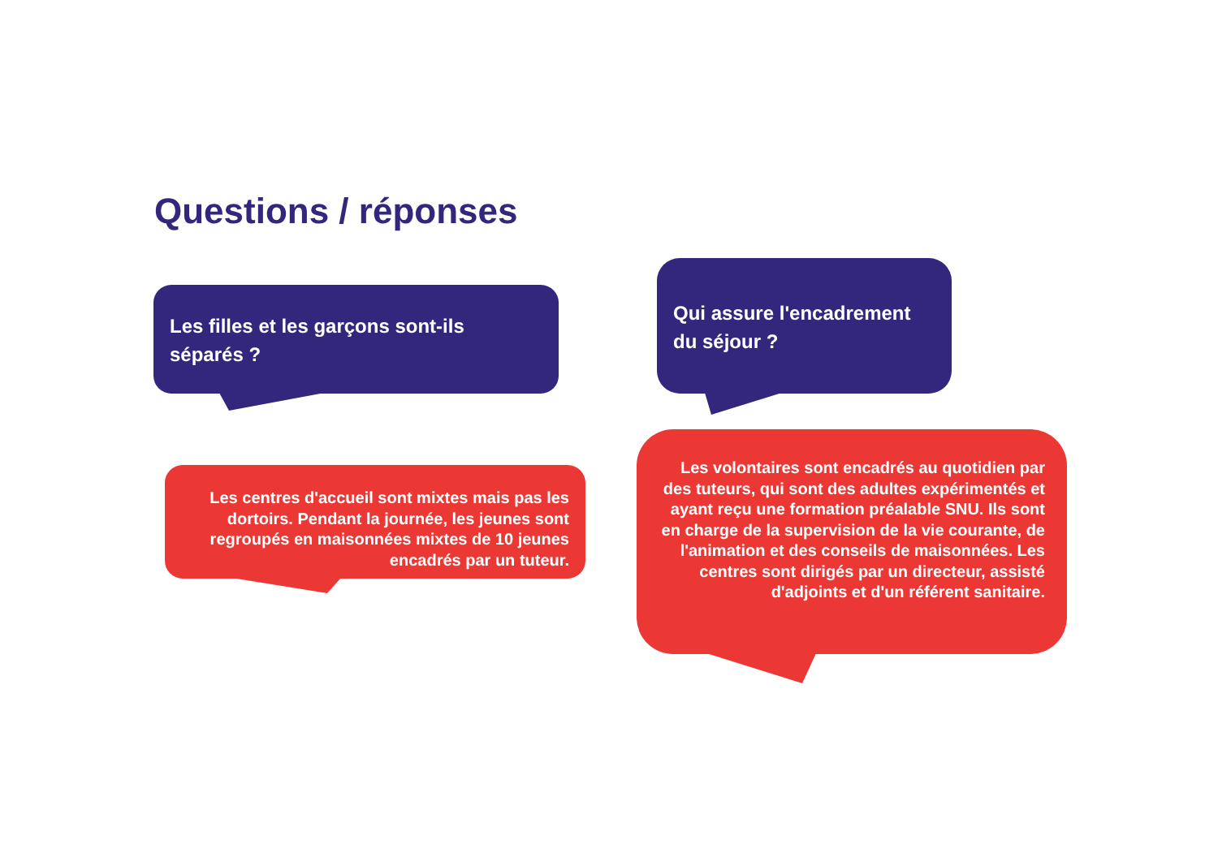Questions / réponses
Les filles et les garçons sont-ils séparés ?
Qui assure l'encadrement du séjour ?
Les centres d'accueil sont mixtes mais pas les dortoirs. Pendant la journée, les jeunes sont regroupés en maisonnées mixtes de 10 jeunes encadrés par un tuteur.
Les volontaires sont encadrés au quotidien par des tuteurs, qui sont des adultes expérimentés et ayant reçu une formation préalable SNU. Ils sont en charge de la supervision de la vie courante, de l'animation et des conseils de maisonnées. Les centres sont dirigés par un directeur, assisté d'adjoints et d'un référent sanitaire.